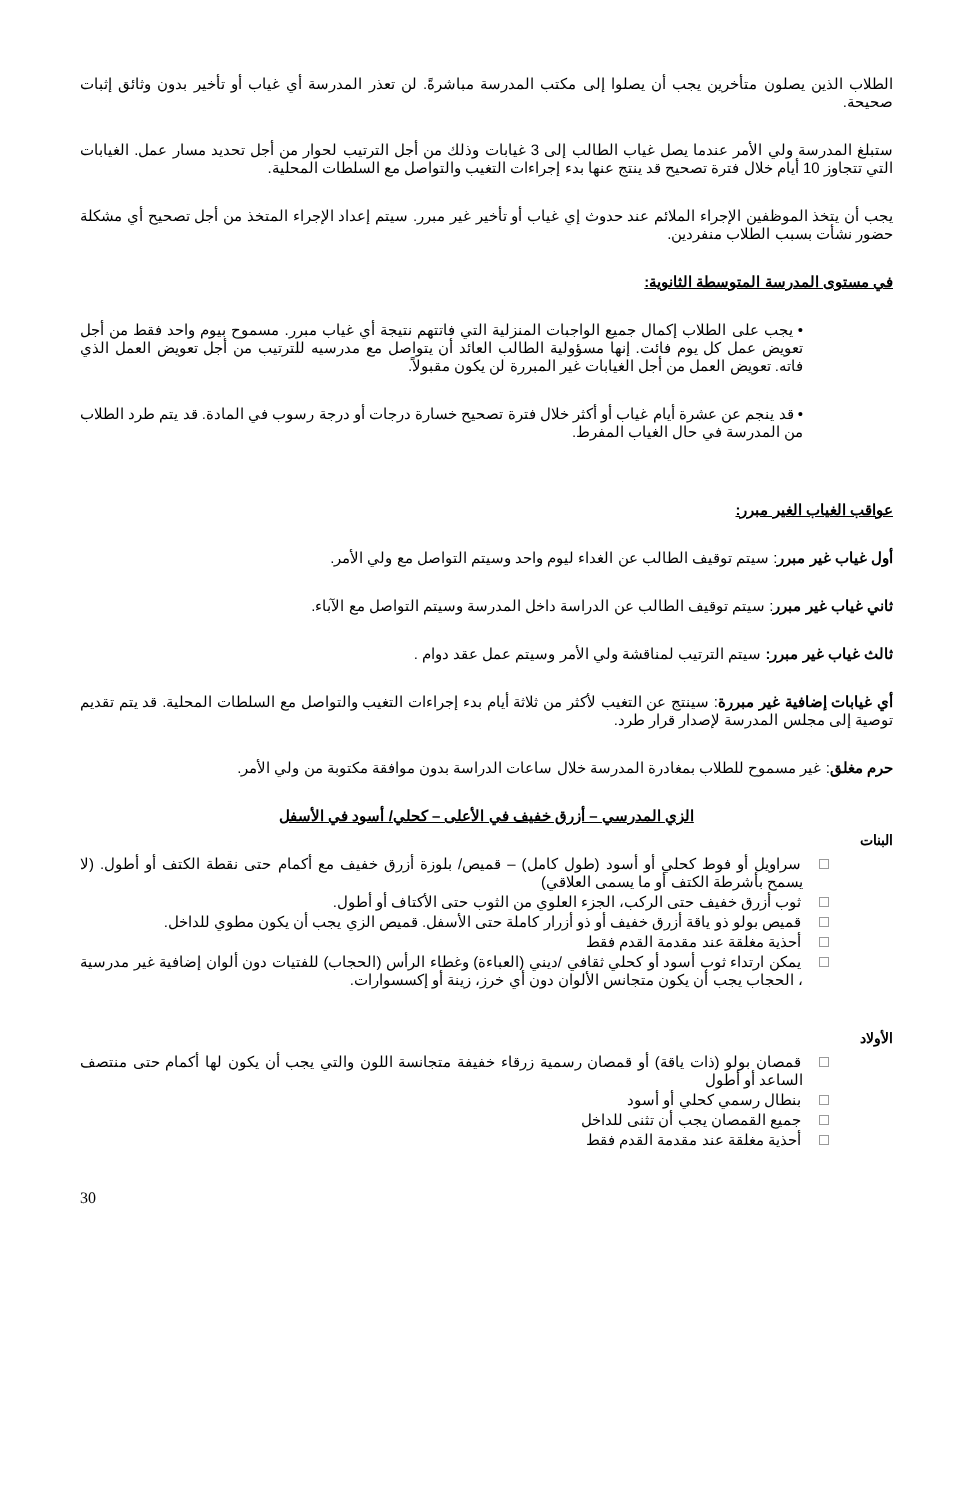الطلاب الذين يصلون متأخرين يجب أن يصلوا إلى مكتب المدرسة مباشرةً. لن تعذر المدرسة أي غياب أو تأخير بدون وثائق إثبات صحيحة.
ستبلغ المدرسة ولي الأمر عندما يصل غياب الطالب إلى 3 غيابات وذلك من أجل الترتيب لحوار من أجل تحديد مسار عمل. الغيابات التي تتجاوز 10 أيام خلال فترة تصحيح قد ينتج عنها بدء إجراءات التغيب والتواصل مع السلطات المحلية.
يجب أن يتخذ الموظفين الإجراء الملائم عند حدوث إي غياب أو تأخير غير مبرر. سيتم إعداد الإجراء المتخذ من أجل تصحيح أي مشكلة حضور نشأت بسبب الطلاب منفردين.
في مستوى المدرسة المتوسطة الثانوية:
• يجب على الطلاب إكمال جميع الواجبات المنزلية التي فاتتهم نتيجة أي غياب مبرر. مسموح بيوم واحد فقط من أجل تعويض عمل كل يوم فائت. إنها مسؤولية الطالب العائد أن يتواصل مع مدرسيه للترتيب من أجل تعويض العمل الذي فاته. تعويض العمل من أجل الغيابات غير المبررة لن يكون مقبولاً.
• قد ينجم عن عشرة أيام غياب أو أكثر خلال فترة تصحيح خسارة درجات أو درجة رسوب في المادة. قد يتم طرد الطلاب من المدرسة في حال الغياب المفرط.
عواقب الغياب الغير مبرر:
أول غياب غير مبرر: سيتم توقيف الطالب عن الغداء ليوم واحد وسيتم التواصل مع ولي الأمر.
ثاني غياب غير مبرر: سيتم توقيف الطالب عن الدراسة داخل المدرسة وسيتم التواصل مع الآباء.
ثالث غياب غير مبرر: سيتم الترتيب لمناقشة ولي الأمر وسيتم عمل عقد دوام .
أي غيابات إضافية غير مبررة: سينتج عن التغيب لأكثر من ثلاثة أيام بدء إجراءات التغيب والتواصل مع السلطات المحلية. قد يتم تقديم توصية إلى مجلس المدرسة لإصدار قرار طرد.
حرم مغلق: غير مسموح للطلاب بمغادرة المدرسة خلال ساعات الدراسة بدون موافقة مكتوبة من ولي الأمر.
الزي المدرسي – أزرق خفيف في الأعلى – كحلي/ أسود في الأسفل
البنات
سراويل أو فوط كحلي أو أسود (طول كامل) – قميص/ بلوزة أزرق خفيف مع أكمام حتى نقطة الكتف أو أطول. (لا يسمح بأشرطة الكتف أو ما يسمى العلاقي)
ثوب أزرق خفيف حتى الركب، الجزء العلوي من الثوب حتى الأكتاف أو أطول.
قميص بولو ذو ياقة أزرق خفيف أو ذو أزرار كاملة حتى الأسفل. قميص الزي يجب أن يكون مطوي للداخل.
أحذية مغلقة عند مقدمة القدم فقط
يمكن ارتداء ثوب أسود أو كحلي ثقافي /ديني (العباءة) وغطاء الرأس (الحجاب) للفتيات دون ألوان إضافية غير مدرسية ، الحجاب يجب أن يكون متجانس الألوان دون أي خرز، زينة أو إكسسوارات.
الأولاد
قمصان بولو (ذات ياقة) أو قمصان رسمية زرقاء خفيفة متجانسة اللون والتي يجب أن يكون لها أكمام حتى منتصف الساعد أو أطول
بنطال رسمي كحلي أو أسود
جميع القمصان يجب أن تثنى للداخل
أحذية مغلقة عند مقدمة القدم فقط
30